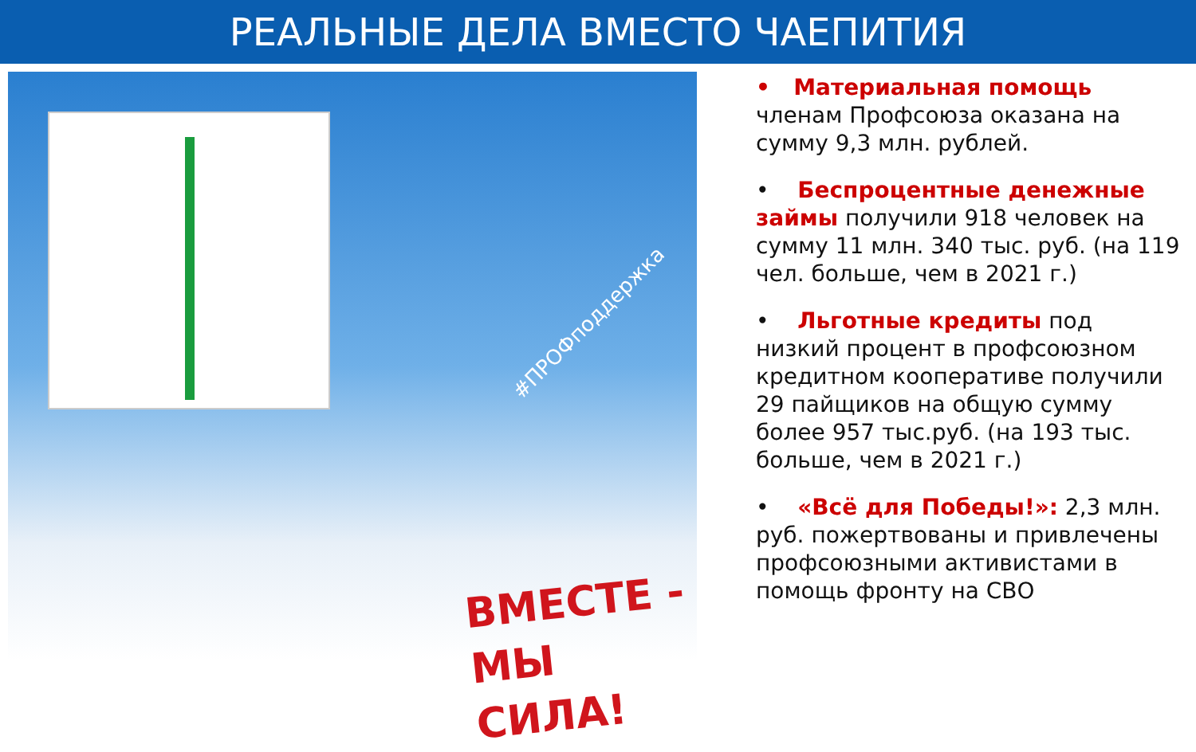РЕАЛЬНЫЕ ДЕЛА ВМЕСТО ЧАЕПИТИЯ
#ПРОФподдержка
ВМЕСТЕ -
МЫ СИЛА!
• Материальная помощь членам Профсоюза оказана на сумму 9,3 млн. рублей.
• Беспроцентные денежные займы получили 918 человек на сумму 11 млн. 340 тыс. руб. (на 119 чел. больше, чем в 2021 г.)
• Льготные кредиты под низкий процент в профсоюзном кредитном кооперативе получили 29 пайщиков на общую сумму более 957 тыс.руб. (на 193 тыс. больше, чем в 2021 г.)
• «Всё для Победы!»: 2,3 млн. руб. пожертвованы и привлечены профсоюзными активистами в помощь фронту на СВО